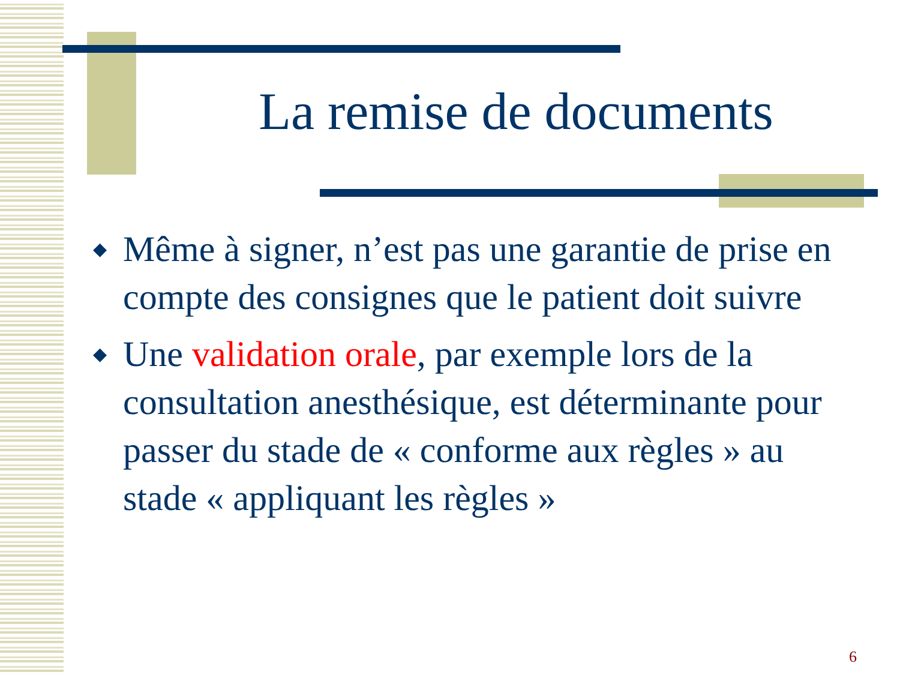La remise de documents
◆ Même à signer, n’est pas une garantie de prise en compte des consignes que le patient doit suivre
◆ Une validation orale, par exemple lors de la consultation anesthésique, est déterminante pour passer du stade de « conforme aux règles » au stade « appliquant les règles »
6